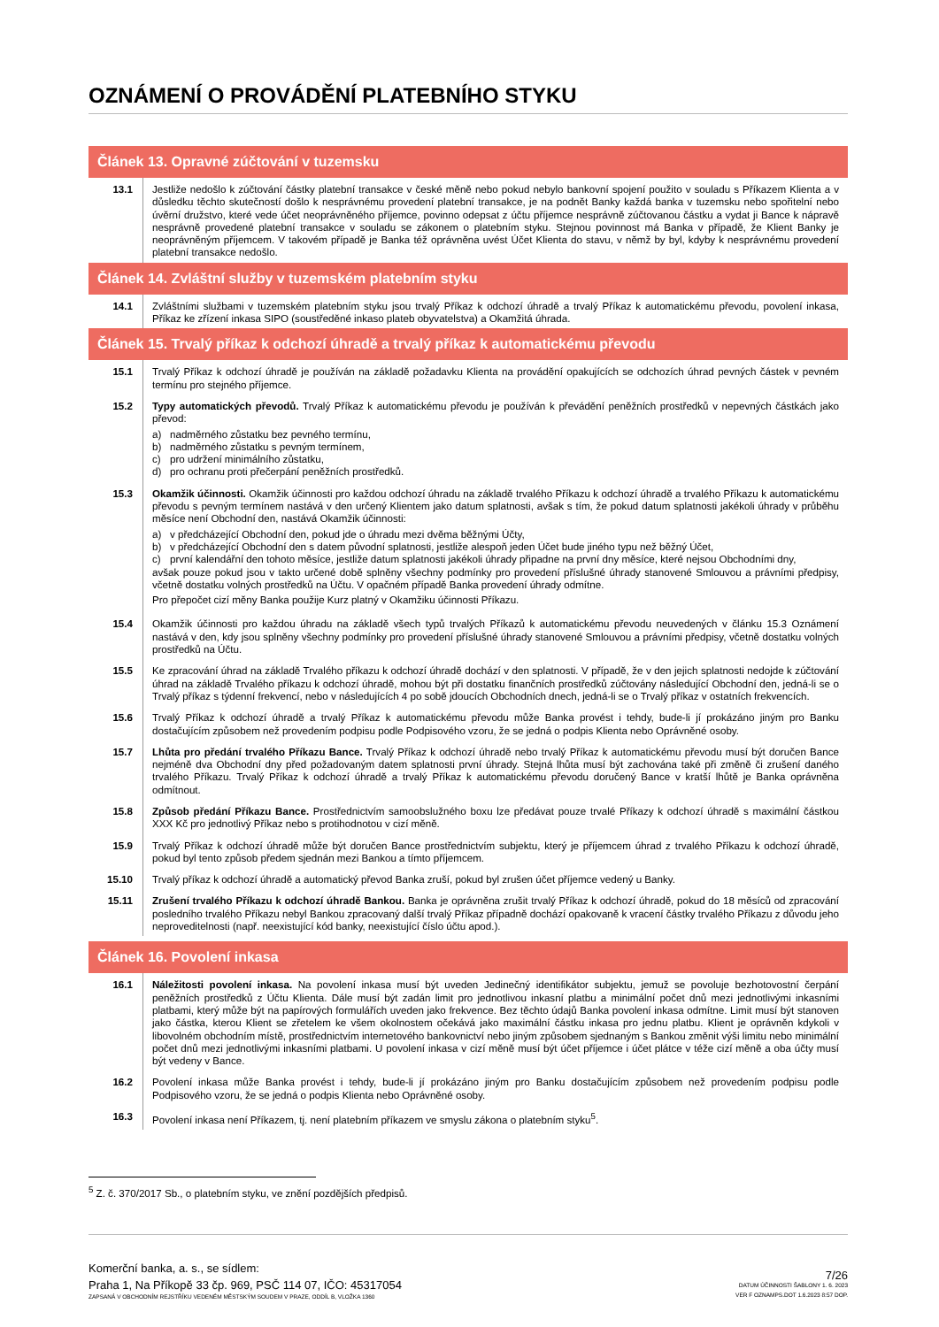OZNÁMENÍ O PROVÁDĚNÍ PLATEBNÍHO STYKU
Článek 13. Opravné zúčtování v tuzemsku
13.1 Jestliže nedošlo k zúčtování částky platební transakce v české měně nebo pokud nebylo bankovní spojení použito v souladu s Příkazem Klienta a v důsledku těchto skutečností došlo k nesprávnému provedení platební transakce, je na podnět Banky každá banka v tuzemsku nebo spořitelní nebo úvěrní družstvo, které vede účet neoprávněného příjemce, povinno odepsat z účtu příjemce nesprávně zúčtovanou částku a vydat ji Bance k nápravě nesprávně provedené platební transakce v souladu se zákonem o platebním styku. Stejnou povinnost má Banka v případě, že Klient Banky je neoprávněným příjemcem. V takovém případě je Banka též oprávněna uvést Účet Klienta do stavu, v němž by byl, kdyby k nesprávnému provedení platební transakce nedošlo.
Článek 14. Zvláštní služby v tuzemském platebním styku
14.1 Zvláštními službami v tuzemském platebním styku jsou trvalý Příkaz k odchozí úhradě a trvalý Příkaz k automatickému převodu, povolení inkasa, Příkaz ke zřízení inkasa SIPO (soustředěné inkaso plateb obyvatelstva) a Okamžitá úhrada.
Článek 15. Trvalý příkaz k odchozí úhradě a trvalý příkaz k automatickému převodu
15.1 Trvalý Příkaz k odchozí úhradě je používán na základě požadavku Klienta na provádění opakujících se odchozích úhrad pevných částek v pevném termínu pro stejného příjemce.
15.2 Typy automatických převodů. Trvalý Příkaz k automatickému převodu je používán k převádění peněžních prostředků v nepevných částkách jako převod:
a) nadměrného zůstatku bez pevného termínu,
b) nadměrného zůstatku s pevným termínem,
c) pro udržení minimálního zůstatku,
d) pro ochranu proti přečerpání peněžních prostředků.
15.3 Okamžik účinnosti. Okamžik účinnosti pro každou odchozí úhradu na základě trvalého Příkazu k odchozí úhradě a trvalého Příkazu k automatickému převodu s pevným termínem nastává v den určený Klientem jako datum splatnosti, avšak s tím, že pokud datum splatnosti jakékoli úhrady v průběhu měsíce není Obchodní den, nastává Okamžik účinnosti:
a) v předcházející Obchodní den, pokud jde o úhradu mezi dvěma běžnými Účty,
b) v předcházející Obchodní den s datem původní splatnosti, jestliže alespoň jeden Účet bude jiného typu než běžný Účet,
c) první kalendářní den tohoto měsíce, jestliže datum splatnosti jakékoli úhrady připadne na první dny měsíce, které nejsou Obchodními dny,
avšak pouze pokud jsou v takto určené době splněny všechny podmínky pro provedení příslušné úhrady stanovené Smlouvou a právními předpisy, včetně dostatku volných prostředků na Účtu. V opačném případě Banka provedení úhrady odmítne.
Pro přepočet cizí měny Banka použije Kurz platný v Okamžiku účinnosti Příkazu.
15.4 Okamžik účinnosti pro každou úhradu na základě všech typů trvalých Příkazů k automatickému převodu neuvedených v článku 15.3 Oznámení nastává v den, kdy jsou splněny všechny podmínky pro provedení příslušné úhrady stanovené Smlouvou a právními předpisy, včetně dostatku volných prostředků na Účtu.
15.5 Ke zpracování úhrad na základě Trvalého příkazu k odchozí úhradě dochází v den splatnosti. V případě, že v den jejich splatnosti nedojde k zúčtování úhrad na základě Trvalého příkazu k odchozí úhradě, mohou být při dostatku finančních prostředků zúčtovány následující Obchodní den, jedná-li se o Trvalý příkaz s týdenní frekvencí, nebo v následujících 4 po sobě jdoucích Obchodních dnech, jedná-li se o Trvalý příkaz v ostatních frekvencích.
15.6 Trvalý Příkaz k odchozí úhradě a trvalý Příkaz k automatickému převodu může Banka provést i tehdy, bude-li jí prokázáno jiným pro Banku dostačujícím způsobem než provedením podpisu podle Podpisového vzoru, že se jedná o podpis Klienta nebo Oprávněné osoby.
15.7 Lhůta pro předání trvalého Příkazu Bance. Trvalý Příkaz k odchozí úhradě nebo trvalý Příkaz k automatickému převodu musí být doručen Bance nejméně dva Obchodní dny před požadovaným datem splatnosti první úhrady. Stejná lhůta musí být zachována také při změně či zrušení daného trvalého Příkazu. Trvalý Příkaz k odchozí úhradě a trvalý Příkaz k automatickému převodu doručený Bance v kratší lhůtě je Banka oprávněna odmítnout.
15.8 Způsob předání Příkazu Bance. Prostřednictvím samoobslužného boxu lze předávat pouze trvalé Příkazy k odchozí úhradě s maximální částkou XXX Kč pro jednotlivý Příkaz nebo s protihodnotou v cizí měně.
15.9 Trvalý Příkaz k odchozí úhradě může být doručen Bance prostřednictvím subjektu, který je příjemcem úhrad z trvalého Příkazu k odchozí úhradě, pokud byl tento způsob předem sjednán mezi Bankou a tímto příjemcem.
15.10 Trvalý příkaz k odchozí úhradě a automatický převod Banka zruší, pokud byl zrušen účet příjemce vedený u Banky.
15.11 Zrušení trvalého Příkazu k odchozí úhradě Bankou. Banka je oprávněna zrušit trvalý Příkaz k odchozí úhradě, pokud do 18 měsíců od zpracování posledního trvalého Příkazu nebyl Bankou zpracovaný další trvalý Příkaz případně dochází opakovaně k vracení částky trvalého Příkazu z důvodu jeho neproveditelnosti (např. neexistující kód banky, neexistující číslo účtu apod.).
Článek 16. Povolení inkasa
16.1 Náležitosti povolení inkasa. Na povolení inkasa musí být uveden Jedinečný identifikátor subjektu, jemuž se povoluje bezhotovostní čerpání peněžních prostředků z Účtu Klienta. Dále musí být zadán limit pro jednotlivou inkasní platbu a minimální počet dnů mezi jednotlivými inkasními platbami, který může být na papírových formulářích uveden jako frekvence. Bez těchto údajů Banka povolení inkasa odmítne. Limit musí být stanoven jako částka, kterou Klient se zřetelem ke všem okolnostem očekává jako maximální částku inkasa pro jednu platbu. Klient je oprávněn kdykoli v libovolném obchodním místě, prostřednictvím internetového bankovnictví nebo jiným způsobem sjednaným s Bankou změnit výši limitu nebo minimální počet dnů mezi jednotlivými inkasními platbami. U povolení inkasa v cizí měně musí být účet příjemce i účet plátce v téže cizí měně a oba účty musí být vedeny v Bance.
16.2 Povolení inkasa může Banka provést i tehdy, bude-li jí prokázáno jiným pro Banku dostačujícím způsobem než provedením podpisu podle Podpisového vzoru, že se jedná o podpis Klienta nebo Oprávněné osoby.
16.3 Povolení inkasa není Příkazem, tj. není platebním příkazem ve smyslu zákona o platebním styku<sup>5</sup>.
<sup>5</sup> Z. č. 370/2017 Sb., o platebním styku, ve znění pozdějších předpisů.
Komerční banka, a. s., se sídlem:
Praha 1, Na Příkopě 33 čp. 969, PSČ 114 07, IČO: 45317054
ZAPSANÁ V OBCHODNÍM REJSTŘÍKU VEDENÉM MĚSTSKÝM SOUDEM V PRAZE, ODDÍL B, VLOŽKA 1360
7/26
DATUM ÚČINNOSTI ŠABLONY 1. 6. 2023
VER F OZNAMPS.DOT 1.6.2023 8:57 DOP.